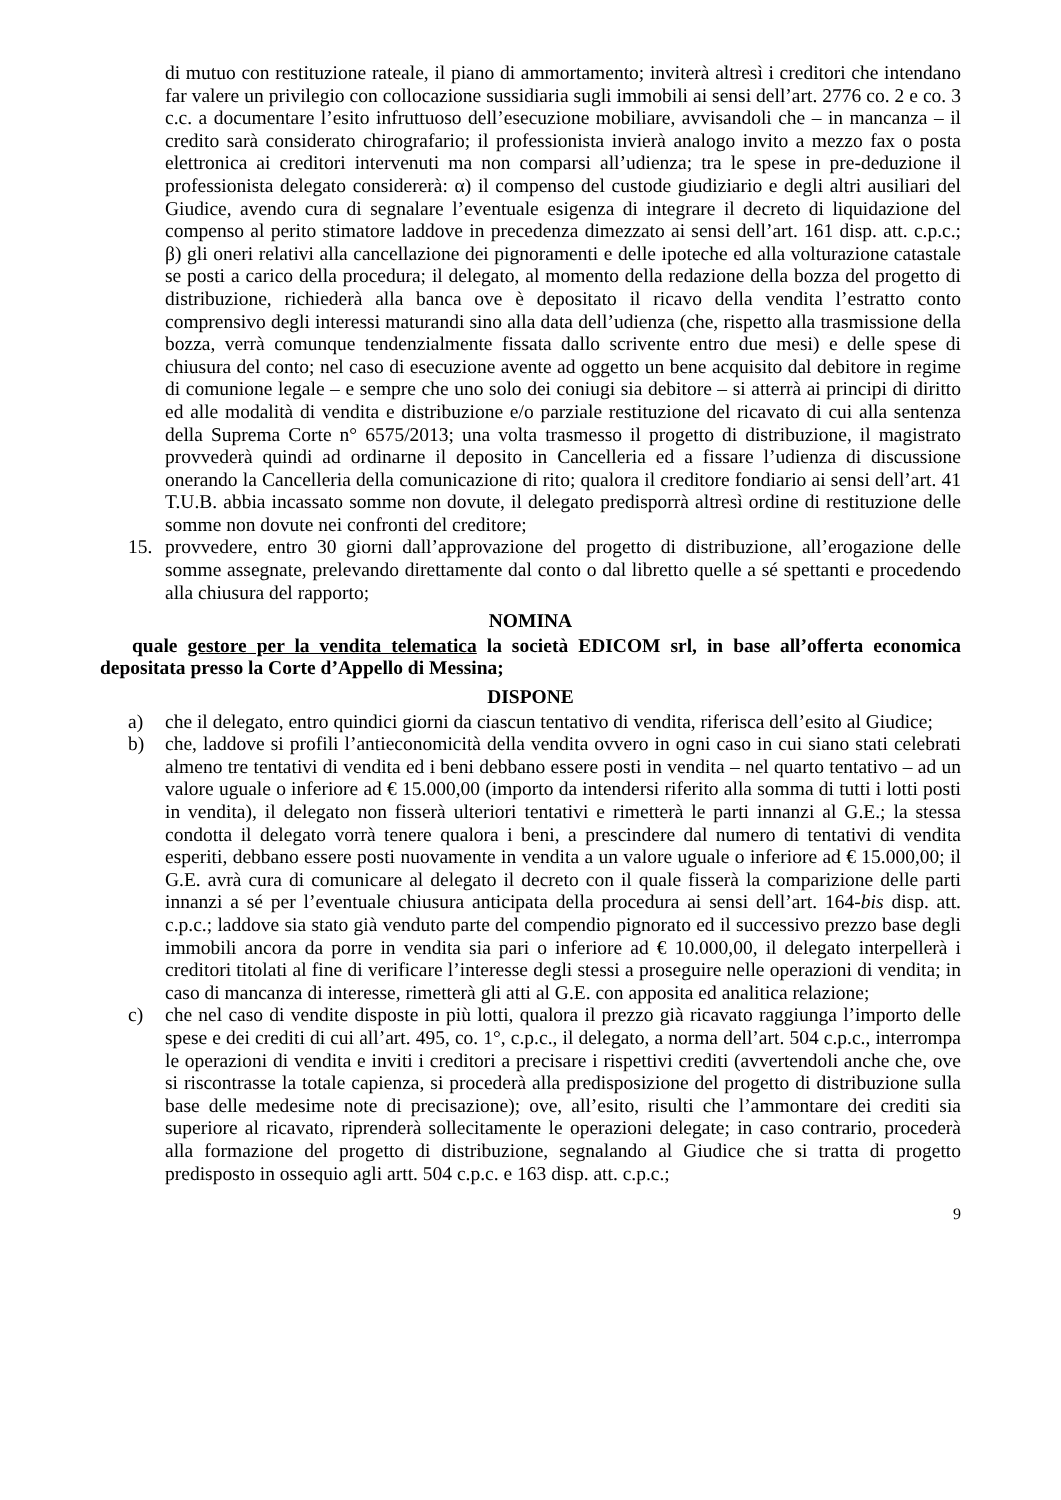di mutuo con restituzione rateale, il piano di ammortamento; inviterà altresì i creditori che intendano far valere un privilegio con collocazione sussidiaria sugli immobili ai sensi dell’art. 2776 co. 2 e co. 3 c.c. a documentare l’esito infruttuoso dell’esecuzione mobiliare, avvisandoli che – in mancanza – il credito sarà considerato chirografario; il professionista invierà analogo invito a mezzo fax o posta elettronica ai creditori intervenuti ma non comparsi all’udienza; tra le spese in pre-deduzione il professionista delegato considererà: α) il compenso del custode giudiziario e degli altri ausiliari del Giudice, avendo cura di segnalare l’eventuale esigenza di integrare il decreto di liquidazione del compenso al perito stimatore laddove in precedenza dimezzato ai sensi dell’art. 161 disp. att. c.p.c.; β) gli oneri relativi alla cancellazione dei pignoramenti e delle ipoteche ed alla volturazione catastale se posti a carico della procedura; il delegato, al momento della redazione della bozza del progetto di distribuzione, richiederà alla banca ove è depositato il ricavo della vendita l’estratto conto comprensivo degli interessi maturandi sino alla data dell’udienza (che, rispetto alla trasmissione della bozza, verrà comunque tendenzialmente fissata dallo scrivente entro due mesi) e delle spese di chiusura del conto; nel caso di esecuzione avente ad oggetto un bene acquisito dal debitore in regime di comunione legale – e sempre che uno solo dei coniugi sia debitore – si atterrà ai principi di diritto ed alle modalità di vendita e distribuzione e/o parziale restituzione del ricavato di cui alla sentenza della Suprema Corte n° 6575/2013; una volta trasmesso il progetto di distribuzione, il magistrato provvederà quindi ad ordinarne il deposito in Cancelleria ed a fissare l’udienza di discussione onerando la Cancelleria della comunicazione di rito; qualora il creditore fondiario ai sensi dell’art. 41 T.U.B. abbia incassato somme non dovute, il delegato predisporrà altresì ordine di restituzione delle somme non dovute nei confronti del creditore;
15. provvedere, entro 30 giorni dall’approvazione del progetto di distribuzione, all’erogazione delle somme assegnate, prelevando direttamente dal conto o dal libretto quelle a sé spettanti e procedendo alla chiusura del rapporto;
NOMINA
quale gestore per la vendita telematica la società EDICOM srl, in base all’offerta economica depositata presso la Corte d’Appello di Messina;
DISPONE
a) che il delegato, entro quindici giorni da ciascun tentativo di vendita, riferisca dell’esito al Giudice;
b) che, laddove si profili l’antieconomicità della vendita ovvero in ogni caso in cui siano stati celebrati almeno tre tentativi di vendita ed i beni debbano essere posti in vendita – nel quarto tentativo – ad un valore uguale o inferiore ad € 15.000,00 (importo da intendersi riferito alla somma di tutti i lotti posti in vendita), il delegato non fisserà ulteriori tentativi e rimetterà le parti innanzi al G.E.; la stessa condotta il delegato vorrà tenere qualora i beni, a prescindere dal numero di tentativi di vendita esperiti, debbano essere posti nuovamente in vendita a un valore uguale o inferiore ad € 15.000,00; il G.E. avrà cura di comunicare al delegato il decreto con il quale fisserà la comparizione delle parti innanzi a sé per l’eventuale chiusura anticipata della procedura ai sensi dell’art. 164-bis disp. att. c.p.c.; laddove sia stato già venduto parte del compendio pignorato ed il successivo prezzo base degli immobili ancora da porre in vendita sia pari o inferiore ad € 10.000,00, il delegato interpellerà i creditori titolati al fine di verificare l’interesse degli stessi a proseguire nelle operazioni di vendita; in caso di mancanza di interesse, rimetterà gli atti al G.E. con apposita ed analitica relazione;
c) che nel caso di vendite disposte in più lotti, qualora il prezzo già ricavato raggiunga l’importo delle spese e dei crediti di cui all’art. 495, co. 1°, c.p.c., il delegato, a norma dell’art. 504 c.p.c., interrompa le operazioni di vendita e inviti i creditori a precisare i rispettivi crediti (avvertendoli anche che, ove si riscontrasse la totale capienza, si procederà alla predisposizione del progetto di distribuzione sulla base delle medesime note di precisazione); ove, all’esito, risulti che l’ammontare dei crediti sia superiore al ricavato, riprenderà sollecitamente le operazioni delegate; in caso contrario, procederà alla formazione del progetto di distribuzione, segnalando al Giudice che si tratta di progetto predisposto in ossequio agli artt. 504 c.p.c. e 163 disp. att. c.p.c.;
9